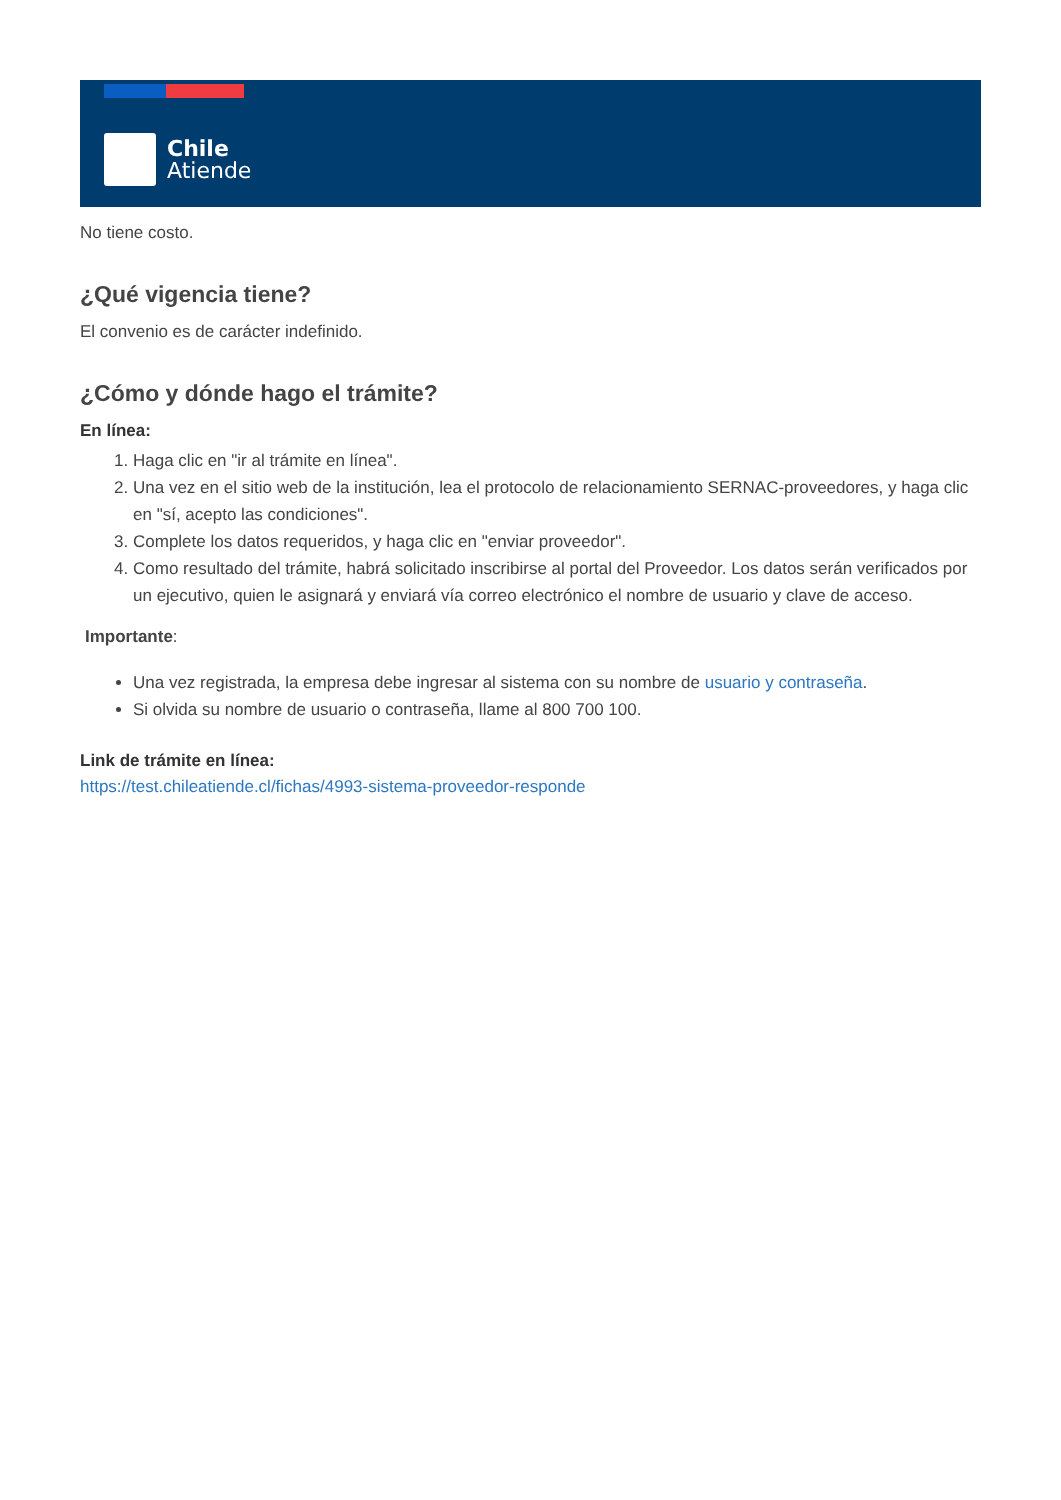Chile
Atiende
No tiene costo.
¿Qué vigencia tiene?
El convenio es de carácter indefinido.
¿Cómo y dónde hago el trámite?
En línea:
1. Haga clic en "ir al trámite en línea".
2. Una vez en el sitio web de la institución, lea el protocolo de relacionamiento SERNAC-proveedores, y haga clic en "sí, acepto las condiciones".
3. Complete los datos requeridos, y haga clic en "enviar proveedor".
4. Como resultado del trámite, habrá solicitado inscribirse al portal del Proveedor. Los datos serán verificados por un ejecutivo, quien le asignará y enviará vía correo electrónico el nombre de usuario y clave de acceso.
Importante:
Una vez registrada, la empresa debe ingresar al sistema con su nombre de usuario y contraseña.
Si olvida su nombre de usuario o contraseña, llame al 800 700 100.
Link de trámite en línea:
https://test.chileatiende.cl/fichas/4993-sistema-proveedor-responde